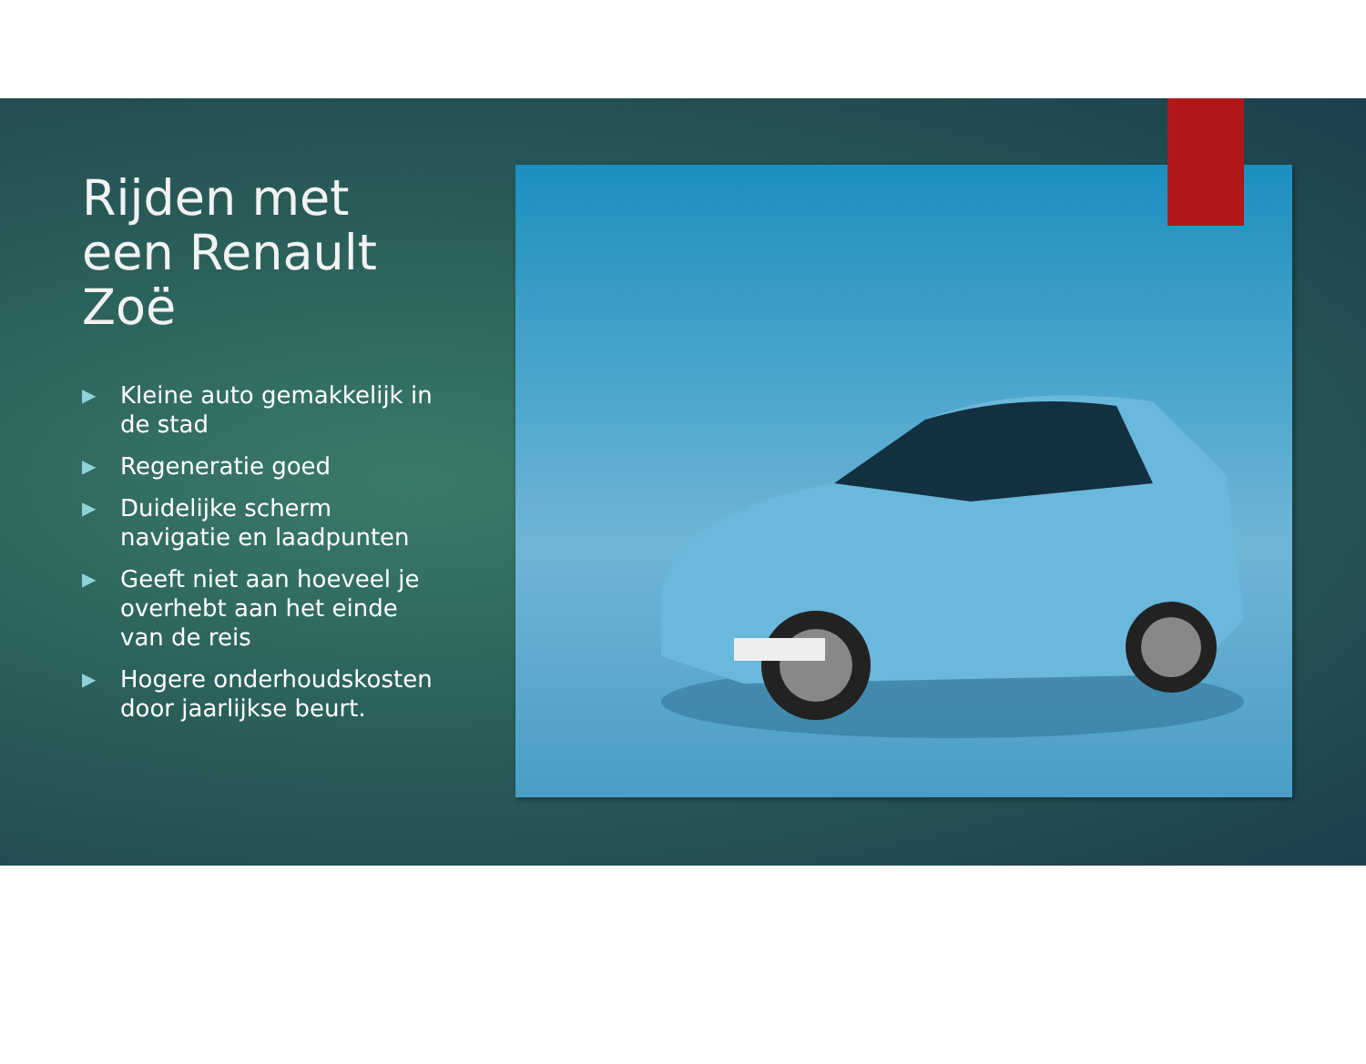Rijden met een Renault Zoë
▶ Kleine auto gemakkelijk in de stad
▶ Regeneratie goed
▶ Duidelijke scherm navigatie en laadpunten
▶ Geeft niet aan hoeveel je overhebt aan het einde van de reis
▶ Hogere onderhoudskosten door jaarlijkse beurt.